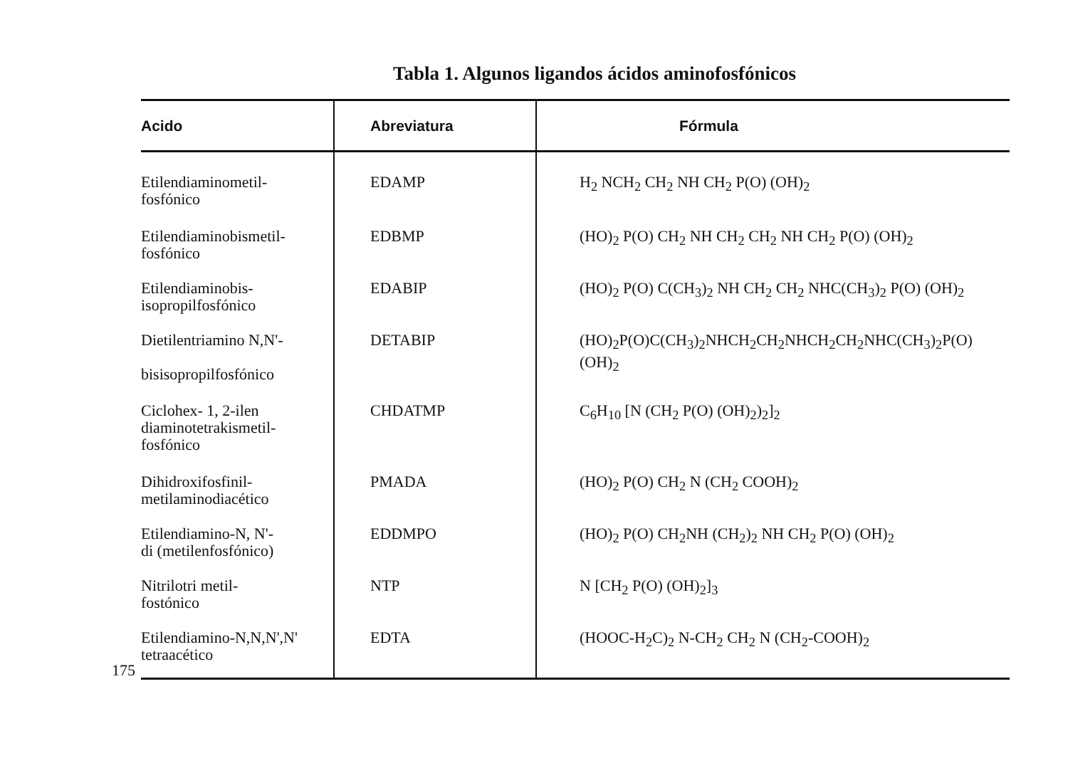Tabla 1. Algunos ligandos ácidos aminofosfónicos
175
| Acido | Abreviatura | Fórmula |
| --- | --- | --- |
| Etilendiaminometil- fosfónico | EDAMP | H<sub>2</sub> NCH<sub>2</sub> CH<sub>2</sub> NH CH<sub>2</sub> P(O) (OH)<sub>2</sub> |
| Etilendiaminobismetil- fosfónico | EDBMP | (HO)<sub>2</sub> P(O) CH<sub>2</sub> NH CH<sub>2</sub> CH<sub>2</sub> NH CH<sub>2</sub> P(O) (OH)<sub>2</sub> |
| Etilendiaminobis- isopropilfosfónico | EDABIP | (HO)<sub>2</sub> P(O) C(CH<sub>3</sub>)<sub>2</sub> NH CH<sub>2</sub> CH<sub>2</sub> NHC(CH<sub>3</sub>)<sub>2</sub> P(O) (OH)<sub>2</sub> |
| Dietilentriamino N,N'- bisisopropilfosfónico | DETABIP | (HO)<sub>2</sub>P(O)C(CH<sub>3</sub>)<sub>2</sub>NHCH<sub>2</sub>CH<sub>2</sub>NHCH<sub>2</sub>CH<sub>2</sub>NHC(CH<sub>3</sub>)<sub>2</sub>P(O)(OH)<sub>2</sub> |
| Ciclohex- 1, 2-ilen diaminotetrakismetil- fosfónico | CHDATMP | C<sub>6</sub>H<sub>10</sub> [N (CH<sub>2</sub> P(O) (OH)<sub>2</sub>)<sub>2</sub>]<sub>2</sub> |
| Dihidroxifosfinil- metilaminodiacético | PMADA | (HO)<sub>2</sub> P(O) CH<sub>2</sub> N (CH<sub>2</sub> COOH)<sub>2</sub> |
| Etilendiamino-N, N'- di (metilenfosfónico) | EDDMPO | (HO)<sub>2</sub> P(O) CH<sub>2</sub>NH (CH<sub>2</sub>)<sub>2</sub> NH CH<sub>2</sub> P(O) (OH)<sub>2</sub> |
| Nitrilotri metil- fostónico | NTP | N [CH<sub>2</sub> P(O) (OH)<sub>2</sub>]<sub>3</sub> |
| Etilendiamino-N,N,N',N' tetraacético | EDTA | (HOOC-H<sub>2</sub>C)<sub>2</sub> N-CH<sub>2</sub> CH<sub>2</sub> N (CH<sub>2</sub>-COOH)<sub>2</sub> |